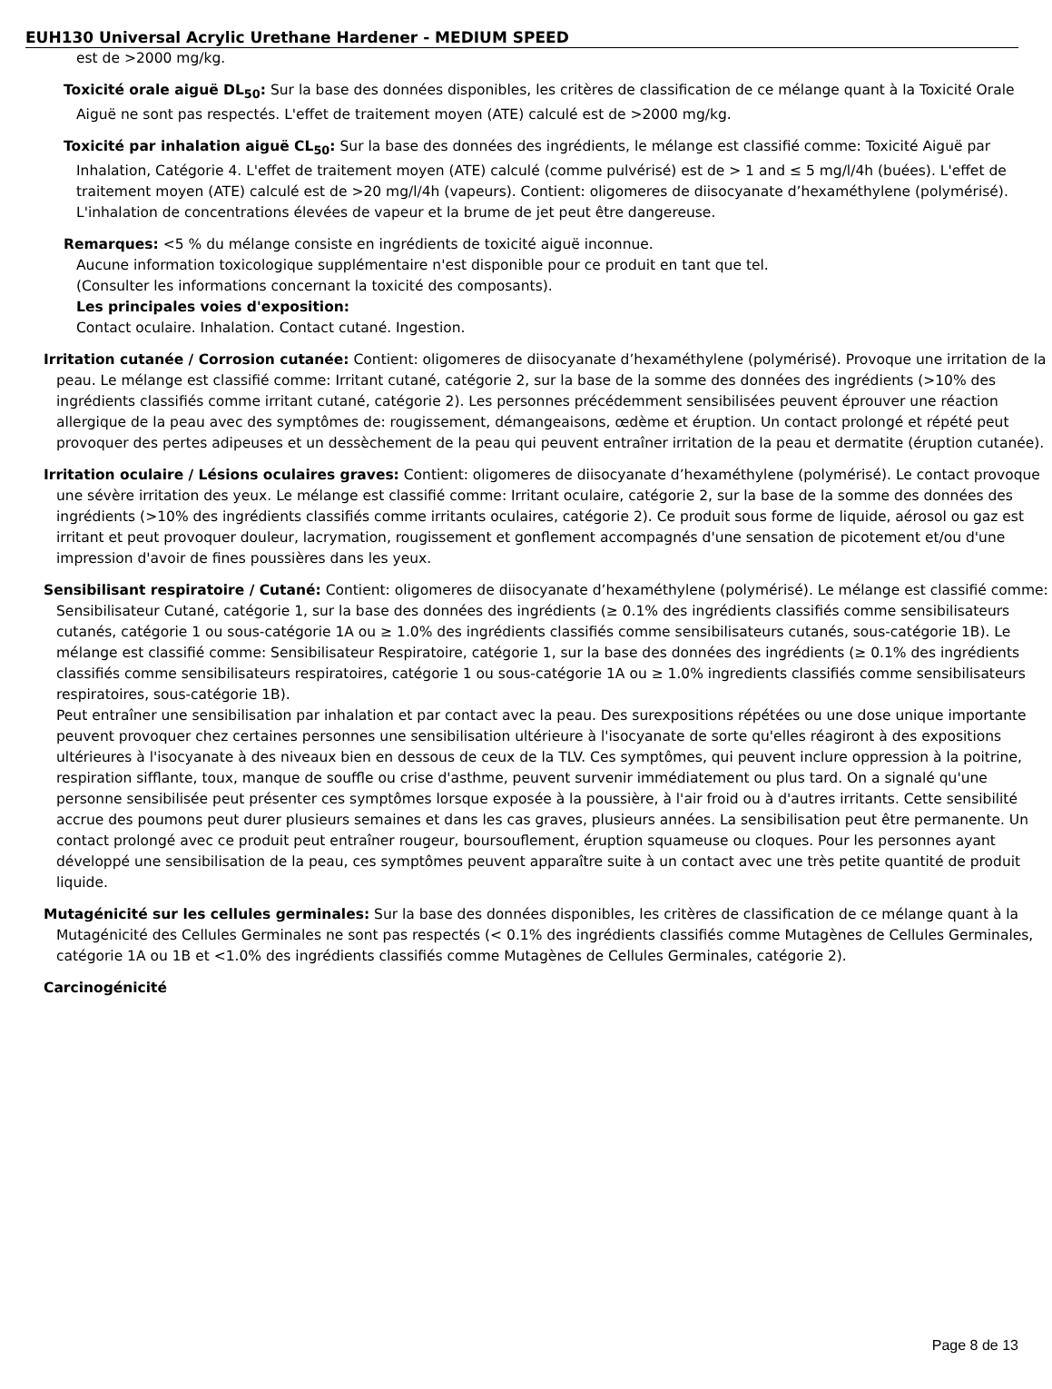EUH130 Universal Acrylic Urethane Hardener - MEDIUM SPEED
est de >2000 mg/kg.
Toxicité orale aiguë DL<sub>50</sub>: Sur la base des données disponibles, les critères de classification de ce mélange quant à la Toxicité Orale Aiguë ne sont pas respectés. L'effet de traitement moyen (ATE) calculé est de >2000 mg/kg.
Toxicité par inhalation aiguë CL<sub>50</sub>: Sur la base des données des ingrédients, le mélange est classifié comme: Toxicité Aiguë par Inhalation, Catégorie 4. L'effet de traitement moyen (ATE) calculé (comme pulvérisé) est de > 1 and ≤ 5 mg/l/4h (buées). L'effet de traitement moyen (ATE) calculé est de >20 mg/l/4h (vapeurs). Contient: oligomeres de diisocyanate d’hexaméthylene (polymérisé). L'inhalation de concentrations élevées de vapeur et la brume de jet peut être dangereuse.
Remarques: <5 % du mélange consiste en ingrédients de toxicité aiguë inconnue.
Aucune information toxicologique supplémentaire n'est disponible pour ce produit en tant que tel.
(Consulter les informations concernant la toxicité des composants).
Les principales voies d'exposition:
Contact oculaire. Inhalation. Contact cutané. Ingestion.
Irritation cutanée / Corrosion cutanée: Contient: oligomeres de diisocyanate d’hexaméthylene (polymérisé). Provoque une irritation de la peau. Le mélange est classifié comme: Irritant cutané, catégorie 2, sur la base de la somme des données des ingrédients (>10% des ingrédients classifiés comme irritant cutané, catégorie 2). Les personnes précédemment sensibilisées peuvent éprouver une réaction allergique de la peau avec des symptômes de: rougissement, démangeaisons, œdème et éruption. Un contact prolongé et répété peut provoquer des pertes adipeuses et un dessèchement de la peau qui peuvent entraîner irritation de la peau et dermatite (éruption cutanée).
Irritation oculaire / Lésions oculaires graves: Contient: oligomeres de diisocyanate d’hexaméthylene (polymérisé). Le contact provoque une sévère irritation des yeux. Le mélange est classifié comme: Irritant oculaire, catégorie 2, sur la base de la somme des données des ingrédients (>10% des ingrédients classifiés comme irritants oculaires, catégorie 2). Ce produit sous forme de liquide, aérosol ou gaz est irritant et peut provoquer douleur, lacrymation, rougissement et gonflement accompagnés d'une sensation de picotement et/ou d'une impression d'avoir de fines poussières dans les yeux.
Sensibilisant respiratoire / Cutané: Contient: oligomeres de diisocyanate d’hexaméthylene (polymérisé). Le mélange est classifié comme: Sensibilisateur Cutané, catégorie 1, sur la base des données des ingrédients (≥ 0.1% des ingrédients classifiés comme sensibilisateurs cutanés, catégorie 1 ou sous-catégorie 1A ou ≥ 1.0% des ingrédients classifiés comme sensibilisateurs cutanés, sous-catégorie 1B). Le mélange est classifié comme: Sensibilisateur Respiratoire, catégorie 1, sur la base des données des ingrédients (≥ 0.1% des ingrédients classifiés comme sensibilisateurs respiratoires, catégorie 1 ou sous-catégorie 1A ou ≥ 1.0% ingredients classifiés comme sensibilisateurs respiratoires, sous-catégorie 1B).
Peut entraîner une sensibilisation par inhalation et par contact avec la peau. Des surexpositions répétées ou une dose unique importante peuvent provoquer chez certaines personnes une sensibilisation ultérieure à l'isocyanate de sorte qu'elles réagiront à des expositions ultérieures à l'isocyanate à des niveaux bien en dessous de ceux de la TLV. Ces symptômes, qui peuvent inclure oppression à la poitrine, respiration sifflante, toux, manque de souffle ou crise d'asthme, peuvent survenir immédiatement ou plus tard. On a signalé qu'une personne sensibilisée peut présenter ces symptômes lorsque exposée à la poussière, à l'air froid ou à d'autres irritants. Cette sensibilité accrue des poumons peut durer plusieurs semaines et dans les cas graves, plusieurs années. La sensibilisation peut être permanente. Un contact prolongé avec ce produit peut entraîner rougeur, boursouflement, éruption squameuse ou cloques. Pour les personnes ayant développé une sensibilisation de la peau, ces symptômes peuvent apparaître suite à un contact avec une très petite quantité de produit liquide.
Mutagénicité sur les cellules germinales: Sur la base des données disponibles, les critères de classification de ce mélange quant à la Mutagénicité des Cellules Germinales ne sont pas respectés (< 0.1% des ingrédients classifiés comme Mutagènes de Cellules Germinales, catégorie 1A ou 1B et <1.0% des ingrédients classifiés comme Mutagènes de Cellules Germinales, catégorie 2).
Carcinogénicité
Page 8 de 13